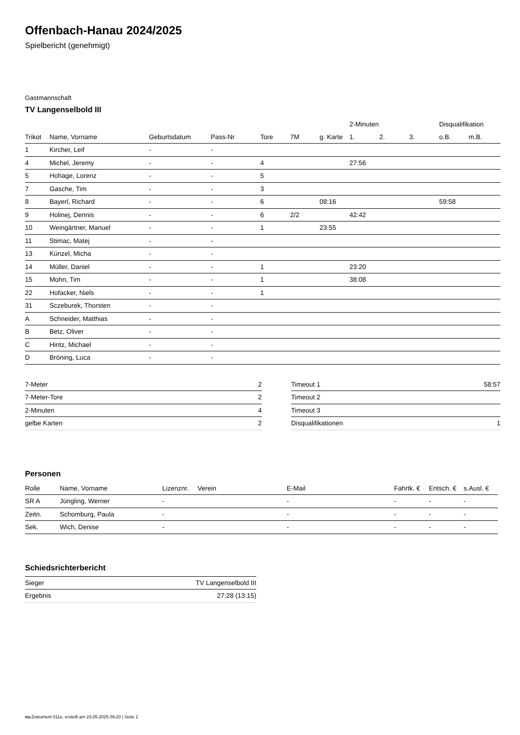Offenbach-Hanau 2024/2025
Spielbericht (genehmigt)
Gastmannschaft
TV Langenselbold III
| | | | | | | | 2-Minuten | | | Disqualifikation | |
| --- | --- | --- | --- | --- | --- | --- | --- | --- | --- | --- | --- |
| Trikot | Name, Vorname | Geburtsdatum | Pass-Nr | Tore | 7M | g. Karte | 1. | 2. | 3. | o.B. | m.B. |
| 1 | Kircher, Leif | - | - | | | | | | | | |
| 4 | Michel, Jeremy | - | - | 4 | | | 27:56 | | | | |
| 5 | Hohage, Lorenz | - | - | 5 | | | | | | | |
| 7 | Gasche, Tim | - | - | 3 | | | | | | | |
| 8 | Bayerl, Richard | - | - | 6 | | 08:16 | | | | 59:58 | |
| 9 | Holinej, Dennis | - | - | 6 | 2/2 | | 42:42 | | | | |
| 10 | Weingärtner, Manuel | - | - | 1 | | 23:55 | | | | | |
| 11 | Stimac, Matej | - | - | | | | | | | | |
| 13 | Künzel, Micha | - | - | | | | | | | | |
| 14 | Müller, Daniel | - | - | 1 | | | 23:20 | | | | |
| 15 | Mohn, Tim | - | - | 1 | | | 38:08 | | | | |
| 22 | Hofacker, Niels | - | - | 1 | | | | | | | |
| 31 | Sczeburek, Thorsten | - | - | | | | | | | | |
| A | Schneider, Matthias | - | - | | | | | | | | |
| B | Betz, Oliver | - | - | | | | | | | | |
| C | Hintz, Michael | - | - | | | | | | | | |
| D | Bröning, Luca | - | - | | | | | | | | |
| 7-Meter | 2 |
| 7-Meter-Tore | 2 |
| 2-Minuten | 4 |
| gelbe Karten | 2 |
| Timeout 1 | 58:57 |
| Timeout 2 | |
| Timeout 3 | |
| Disqualifikationen | 1 |
Personen
| Rolle | Name, Vorname | Lizenznr. | Verein | E-Mail | Fahrtk. € | Entsch. € | s.Ausl. € |
| --- | --- | --- | --- | --- | --- | --- | --- |
| SR A | Jüngling, Werner | - | | - | - | - | - |
| Zeitn. | Schomburg, Paula | - | | - | - | - | - |
| Sek. | Wich, Denise | - | | - | - | - | - |
Schiedsrichterbericht
| Sieger | TV Langenselbold III |
| Ergebnis | 27:28 (13:15) |
nu.Dokument 011e, erstellt am 23.05.2025 09:20 | Seite 2